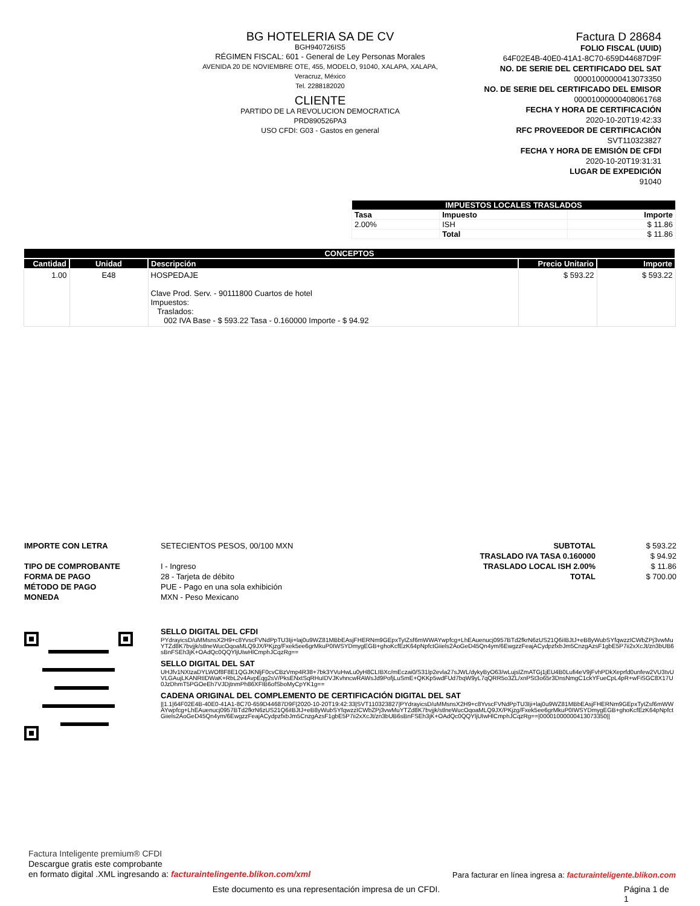BG HOTELERIA SA DE CV
BGH940726IS5
RÉGIMEN FISCAL: 601 - General de Ley Personas Morales
AVENIDA 20 DE NOVIEMBRE OTE, 455, MODELO, 91040, XALAPA, XALAPA, Veracruz, México
Tel. 2288182020
CLIENTE
PARTIDO DE LA REVOLUCION DEMOCRATICA
PRD890526PA3
USO CFDI: G03 - Gastos en general
Factura D 28684
FOLIO FISCAL (UUID)
64F02E4B-40E0-41A1-8C70-659D44687D9F
NO. DE SERIE DEL CERTIFICADO DEL SAT
00001000000413073350
NO. DE SERIE DEL CERTIFICADO DEL EMISOR
00001000000408061768
FECHA Y HORA DE CERTIFICACIÓN
2020-10-20T19:42:33
RFC PROVEEDOR DE CERTIFICACIÓN
SVT110323827
FECHA Y HORA DE EMISIÓN DE CFDI
2020-10-20T19:31:31
LUGAR DE EXPEDICIÓN
91040
| IMPUESTOS LOCALES TRASLADOS | | |
| --- | --- | --- |
| Tasa | Impuesto | Importe |
| 2.00% | ISH | $ 11.86 |
| | Total | $ 11.86 |
| CONCEPTOS | | | | |
| --- | --- | --- | --- | --- |
| Cantidad | Unidad | Descripción | Precio Unitario | Importe |
| 1.00 | E48 | HOSPEDAJE Clave Prod. Serv. - 90111800 Cuartos de hotel Impuestos: Traslados: 002 IVA Base - $ 593.22 Tasa - 0.160000 Importe - $ 94.92 | $ 593.22 | $ 593.22 |
IMPORTE CON LETRA
TIPO DE COMPROBANTE
FORMA DE PAGO
MÉTODO DE PAGO
MONEDA
SETECIENTOS PESOS, 00/100 MXN
I - Ingreso
28 - Tarjeta de débito
PUE - Pago en una sola exhibición
MXN - Peso Mexicano
SUBTOTAL
TRASLADO IVA TASA 0.160000
TRASLADO LOCAL ISH 2.00%
TOTAL
$ 593.22
$ 94.92
$ 11.86
$ 700.00
SELLO DIGITAL DEL CFDI
PYdrayicsD/uMMsnsX2H9+c8YvscFVNdPpTU3Iji+laj0u9WZ81MBbEAsjFHERNm9GEpxTyIZsf6mWWAYwpfcg+LhEAuenucj0957BTd2fkrN6zUS21Q6iIBJtJ+eB8yWubSYfqwzzICWbZPj3vwMuYTZd8K7bvjjk/stlneWucOqoaMLQ9JX/PKjzg/Fxek5ee6grMkuP0IWSYDmygEGB+ghoKcfEzK64pNpfctGiiels2AoGeD45Qn4ym/6EwgzzFeajACydpzfxbJm5CnzgAzsF1gbE5P7ii2xXcJt/zn3bUB6sBnFSEh3jK+OAdQc0QQYljUIwHlCmphJCqzRg==
SELLO DIGITAL DEL SAT
UHJfv1NXtzaDYLWOf8F8E1QGJKNljF0cvCBzVmp4R38+7bk3YVuHwLu0yH8CLIBXc/mEczai0/S31lp2evla27sJWL/dykyByO63/wLujslZmATGj1jEU4B0Lufi4eV9jFvhPDkXeprfd0unfew2VU3tvUVLGAujLKANRtIDWaK+RbL2v4AvpEqg2sV/PksENxtSqRHuIDVJKvhncwRAWsJd9PofjLuSmE+QKKp5wdFUd7bqW9yL7qQRR5o3ZL/xnPSt3o65r3DnsNmgC1ckYFueCpL4pR+wFiSGC8X17U0JzDhmT5PGOeEh7VJDjtnmPh86XFIB6ofSboMyCpYK1g==
CADENA ORIGINAL DEL COMPLEMENTO DE CERTIFICACIÓN DIGITAL DEL SAT
||1.1|64F02E4B-40E0-41A1-8C70-659D44687D9F|2020-10-20T19:42:33|SVT110323827|PYdrayicsD/uMMsnsX2H9+c8YvscFVNdPpTU3Iji+laj0u9WZ81MBbEAsjFHERNm9GEpxTyIZsf6mWWAYwpfcg+LhEAuenucj0957BTd2fkrN6zUS21Q6iIBJtJ+eB8yWubSYfqwzzICWbZPj3vwMuYTZd8K7bvjjk/stlneWucOqoaMLQ9JX/PKjzg/Fxek5ee6grMkuP0IWSYDmygEGB+ghoKcfEzK64pNpfctGiiels2AoGeD45Qn4ym/6EwgzzFeajACydpzfxbJm5CnzgAzsF1gbE5P7ii2xXcJt/zn3bUB6sBnFSEh3jK+OAdQc0QQYljUIwHlCmphJCqzRg==|00001000000413073350||
Factura Inteligente premium® CFDI
Descargue gratis este comprobante
en formato digital .XML ingresando a: facturaintelingente.blikon.com/xml
Para facturar en línea ingresa a: facturainteligente.blikon.com
Este documento es una representación impresa de un CFDI. Página 1 de 1